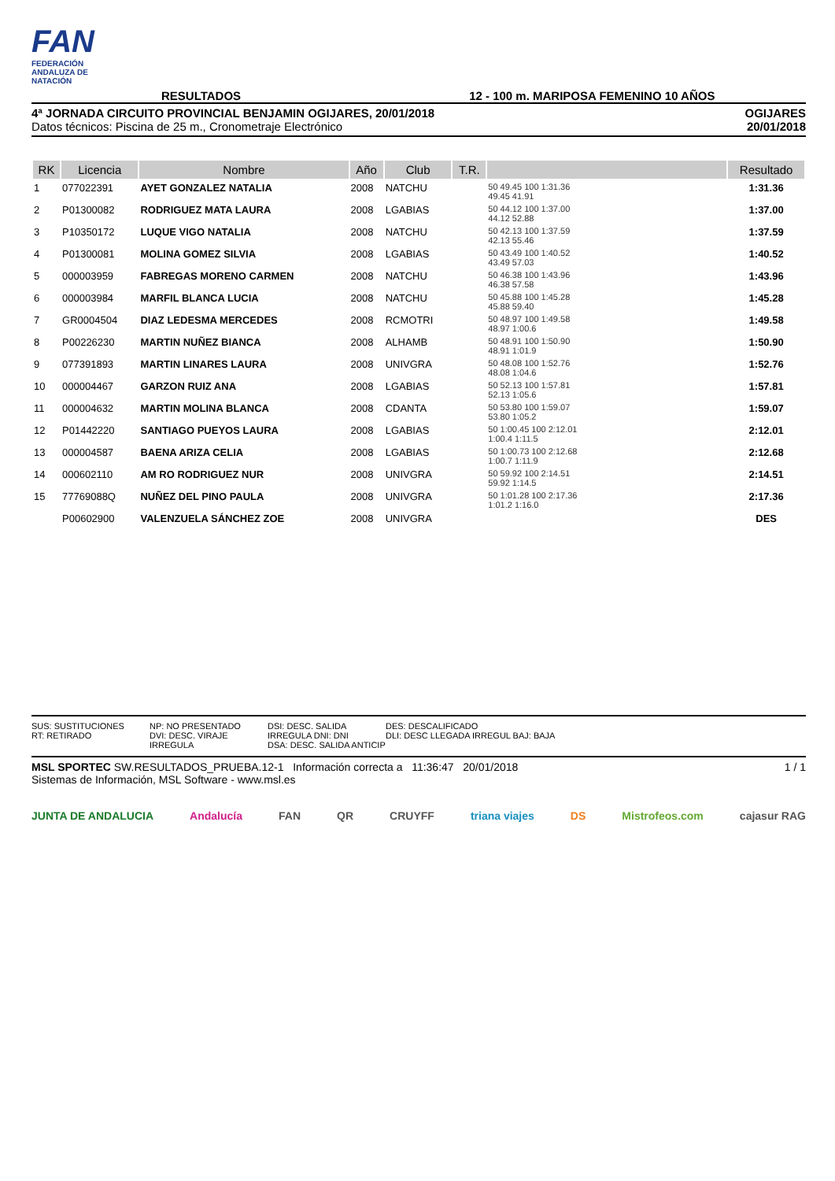FAN
FEDERACIÓN ANDALUZA DE NATACIÓN
RESULTADOS 12 - 100 m. MARIPOSA FEMENINO 10 AÑOS
4ª JORNADA CIRCUITO PROVINCIAL BENJAMIN OGIJARES, 20/01/2018
Datos técnicos: Piscina de 25 m., Cronometraje Electrónico
OGIJARES
20/01/2018
| RK | Licencia | Nombre | Año | Club | T.R. | | Resultado |
| --- | --- | --- | --- | --- | --- | --- | --- |
| 1 | 077022391 | AYET GONZALEZ NATALIA | 2008 | NATCHU | | 50 49.45 100 1:31.36 49.45 41.91 | 1:31.36 |
| 2 | P01300082 | RODRIGUEZ MATA LAURA | 2008 | LGABIAS | | 50 44.12 100 1:37.00 44.12 52.88 | 1:37.00 |
| 3 | P10350172 | LUQUE VIGO NATALIA | 2008 | NATCHU | | 50 42.13 100 1:37.59 42.13 55.46 | 1:37.59 |
| 4 | P01300081 | MOLINA GOMEZ SILVIA | 2008 | LGABIAS | | 50 43.49 100 1:40.52 43.49 57.03 | 1:40.52 |
| 5 | 000003959 | FABREGAS MORENO CARMEN | 2008 | NATCHU | | 50 46.38 100 1:43.96 46.38 57.58 | 1:43.96 |
| 6 | 000003984 | MARFIL BLANCA LUCIA | 2008 | NATCHU | | 50 45.88 100 1:45.28 45.88 59.40 | 1:45.28 |
| 7 | GR0004504 | DIAZ LEDESMA MERCEDES | 2008 | RCMOTRI | | 50 48.97 100 1:49.58 48.97 1:00.6 | 1:49.58 |
| 8 | P00226230 | MARTIN NUÑEZ BIANCA | 2008 | ALHAMB | | 50 48.91 100 1:50.90 48.91 1:01.9 | 1:50.90 |
| 9 | 077391893 | MARTIN LINARES LAURA | 2008 | UNIVGRA | | 50 48.08 100 1:52.76 48.08 1:04.6 | 1:52.76 |
| 10 | 000004467 | GARZON RUIZ ANA | 2008 | LGABIAS | | 50 52.13 100 1:57.81 52.13 1:05.6 | 1:57.81 |
| 11 | 000004632 | MARTIN MOLINA BLANCA | 2008 | CDANTA | | 50 53.80 100 1:59.07 53.80 1:05.2 | 1:59.07 |
| 12 | P01442220 | SANTIAGO PUEYOS LAURA | 2008 | LGABIAS | | 50 1:00.45 100 2:12.01 1:00.4 1:11.5 | 2:12.01 |
| 13 | 000004587 | BAENA ARIZA CELIA | 2008 | LGABIAS | | 50 1:00.73 100 2:12.68 1:00.7 1:11.9 | 2:12.68 |
| 14 | 000602110 | AM RO RODRIGUEZ NUR | 2008 | UNIVGRA | | 50 59.92 100 2:14.51 59.92 1:14.5 | 2:14.51 |
| 15 | 77769088Q | NUÑEZ DEL PINO PAULA | 2008 | UNIVGRA | | 50 1:01.28 100 2:17.36 1:01.2 1:16.0 | 2:17.36 |
| | P00602900 | VALENZUELA SÁNCHEZ ZOE | 2008 | UNIVGRA | | | DES |
SUS: SUSTITUCIONES
RT: RETIRADO
NP: NO PRESENTADO
DVI: DESC. VIRAJE IRREGULA
DSI: DESC. SALIDA IRREGULA DNI: DNI
DSA: DESC. SALIDA ANTICIP
DES: DESCALIFICADO
DLI: DESC LLEGADA IRREGUL BAJ: BAJA
MSL SPORTEC SW.RESULTADOS_PRUEBA.12-1 Información correcta a 11:36:47 20/01/2018
Sistemas de Información, MSL Software - www.msl.es
1 / 1
JUNTA DE ANDALUCIA Andalucía FAN QR CRUYFF triana viajes DS Mistrofeos.com cajasur RAG